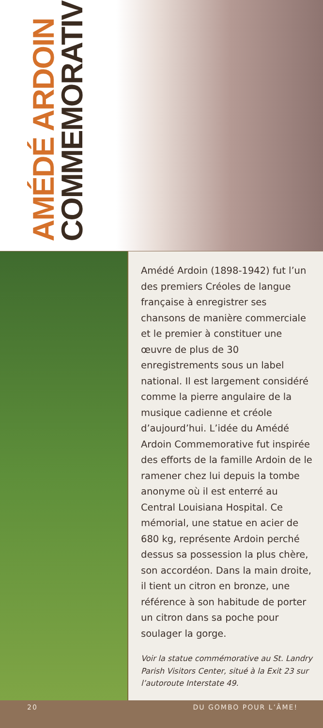AMÉDÉ ARDOIN
COMMEMORATIVE
Amédé Ardoin (1898-1942) fut l’un des premiers Créoles de langue française à enregistrer ses chansons de manière commerciale et le premier à constituer une œuvre de plus de 30 enregistrements sous un label national. Il est largement considéré comme la pierre angulaire de la musique cadienne et créole d’aujourd’hui. L’idée du Amédé Ardoin Commemorative fut inspirée des efforts de la famille Ardoin de le ramener chez lui depuis la tombe anonyme où il est enterré au Central Louisiana Hospital. Ce mémorial, une statue en acier de 680 kg, représente Ardoin perché dessus sa possession la plus chère, son accordéon. Dans la main droite, il tient un citron en bronze, une référence à son habitude de porter un citron dans sa poche pour soulager la gorge.
Voir la statue commémorative au St. Landry Parish Visitors Center, situé à la Exit 23 sur l’autoroute Interstate 49.
20 DU GOMBO POUR L’ÂME!